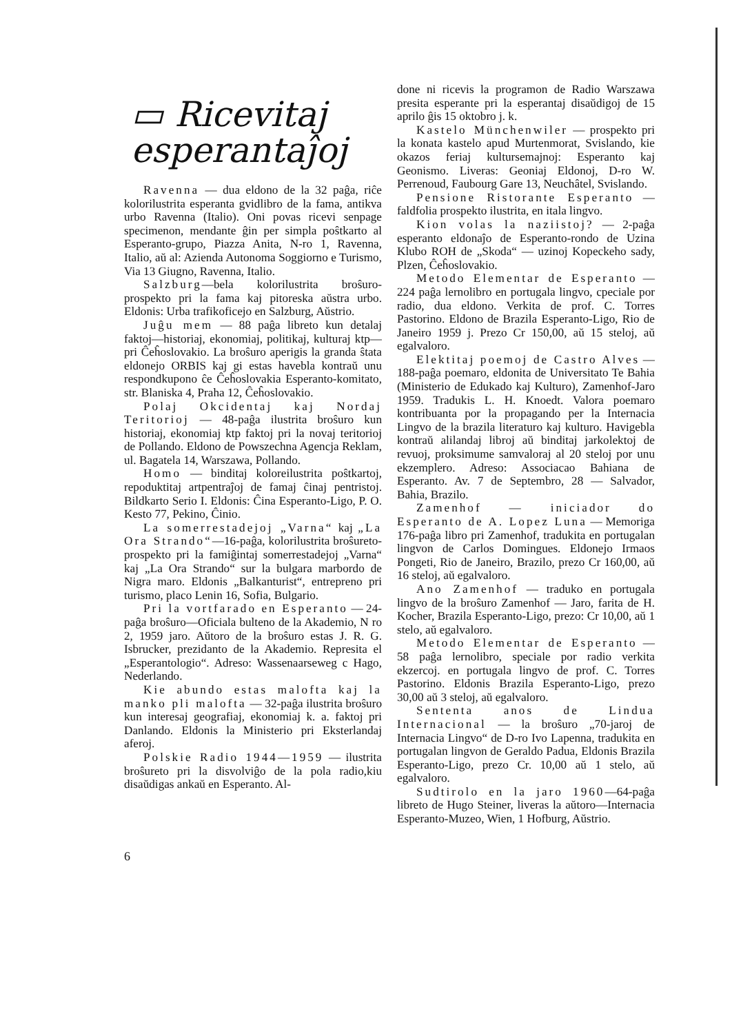▭ Ricevitaj
esperantaĵoj
Ravenna — dua eldono de la 32 paĝa, riĉe kolorilustrita esperanta gvidlibro de la fama, antikva urbo Ravenna (Italio). Oni povas ricevi senpage specimenon, mendante ĝin per simpla poŝtkarto al Esperanto-grupo, Piazza Anita, N-ro 1, Ravenna, Italio, aŭ al: Azienda Autonoma Soggiorno e Turismo, Via 13 Giugno, Ravenna, Italio.
Salzburg—bela kolorilustrita broŝuro-prospekto pri la fama kaj pitoreska aŭstra urbo. Eldonis: Urba trafikoficejo en Salzburg, Aŭstrio.
Juĝu mem — 88 paĝa libreto kun detalaj faktoj—historiaj, ekonomiaj, politikaj, kulturaj ktp—pri Ĉeĥoslovakio. La broŝuro aperigis la granda ŝtata eldonejo ORBIS kaj gi estas havebla kontraŭ unu respondkupono ĉe Ĉeĥoslovakia Esperanto-komitato, str. Blaniska 4, Praha 12, Ĉeĥoslovakio.
Polaj Okcidentaj kaj Nordaj Teritorioj — 48-paĝa ilustrita broŝuro kun historiaj, ekonomiaj ktp faktoj pri la novaj teritorioj de Pollando. Eldono de Powszechna Agencja Reklam, ul. Bagatela 14, Warszawa, Pollando.
Homo — binditaj koloreilustrita poŝtkartoj, repoduktitaj artpentraĵoj de famaj ĉinaj pentristoj. Bildkarto Serio I. Eldonis: Ĉina Esperanto-Ligo, P. O. Kesto 77, Pekino, Ĉinio.
La somerrestadejoj „Varna“ kaj „La Ora Strando“—16-paĝa, kolorilustrita broŝureto-prospekto pri la famiĝintaj somerrestadejoj „Varna“ kaj „La Ora Strando“ sur la bulgara marbordo de Nigra maro. Eldonis „Balkanturist“, entrepreno pri turismo, placo Lenin 16, Sofia, Bulgario.
Pri la vortfarado en Esperanto — 24-paĝa broŝuro—Oficiala bulteno de la Akademio, N ro 2, 1959 jaro. Aŭtoro de la broŝuro estas J. R. G. Isbrucker, prezidanto de la Akademio. Represita el „Esperantologio“. Adreso: Wassenaarseweg c Hago, Nederlando.
Kie abundo estas malofta kaj la manko pli malofta — 32-paĝa ilustrita broŝuro kun interesaj geografiaj, ekonomiaj k. a. faktoj pri Danlando. Eldonis la Ministerio pri Eksterlandaj aferoj.
Polskie Radio 1944—1959 — ilustrita broŝureto pri la disvolviĝo de la pola radio,kiu disaŭdigas ankaŭ en Esperanto. Al-
done ni ricevis la programon de Radio Warszawa presita esperante pri la esperantaj disaŭdigoj de 15 aprilo ĝis 15 oktobro j. k.
Kastelo Münchenwiler — prospekto pri la konata kastelo apud Murtenmorat, Svislando, kie okazos feriaj kultursemajnoj: Esperanto kaj Geonismo. Liveras: Geoniaj Eldonoj, D-ro W. Perrenoud, Faubourg Gare 13, Neuchâtel, Svislando.
Pensione Ristorante Esperanto — faldfolia prospekto ilustrita, en itala lingvo.
Kion volas la naziistoj? — 2-paĝa esperanto eldonaĵo de Esperanto-rondo de Uzina Klubo ROH de „Skoda“ — uzinoj Kopeckeho sady, Plzen, Ĉeĥoslovakio.
Metodo Elementar de Esperanto — 224 paĝa lernolibro en portugala lingvo, cpeciale por radio, dua eldono. Verkita de prof. C. Torres Pastorino. Eldono de Brazila Esperanto-Ligo, Rio de Janeiro 1959 j. Prezo Cr 150,00, aŭ 15 steloj, aŭ egalvaloro.
Elektitaj poemoj de Castro Alves — 188-paĝa poemaro, eldonita de Universitato Te Bahia (Ministerio de Edukado kaj Kulturo), Zamenhof-Jaro 1959. Tradukis L. H. Knoedt. Valora poemaro kontribuanta por la propagando per la Internacia Lingvo de la brazila literaturo kaj kulturo. Havigebla kontraŭ alilandaj libroj aŭ binditaj jarkolektoj de revuoj, proksimume samvaloraj al 20 steloj por unu ekzemplero. Adreso: Associacao Bahiana de Esperanto. Av. 7 de Septembro, 28 — Salvador, Bahia, Brazilo.
Zamenhof — iniciador do Esperanto de A. Lopez Luna — Memoriga 176-paĝa libro pri Zamenhof, tradukita en portugalan lingvon de Carlos Domingues. Eldonejo Irmaos Pongeti, Rio de Janeiro, Brazilo, prezo Cr 160,00, aŭ 16 steloj, aŭ egalvaloro.
Ano Zamenhof — traduko en portugala lingvo de la broŝuro Zamenhof — Jaro, farita de H. Kocher, Brazila Esperanto-Ligo, prezo: Cr 10,00, aŭ 1 stelo, aŭ egalvaloro.
Metodo Elementar de Esperanto — 58 paĝa lernolibro, speciale por radio verkita ekzercoj. en portugala lingvo de prof. C. Torres Pastorino. Eldonis Brazila Esperanto-Ligo, prezo 30,00 aŭ 3 steloj, aŭ egalvaloro.
Sententa anos de Lindua Internacional — la broŝuro „70-jaroj de Internacia Lingvo“ de D-ro Ivo Lapenna, tradukita en portugalan lingvon de Geraldo Padua, Eldonis Brazila Esperanto-Ligo, prezo Cr. 10,00 aŭ 1 stelo, aŭ egalvaloro.
Sudtirolo en la jaro 1960—64-paĝa libreto de Hugo Steiner, liveras la aŭtoro—Internacia Esperanto-Muzeo, Wien, 1 Hofburg, Aŭstrio.
6